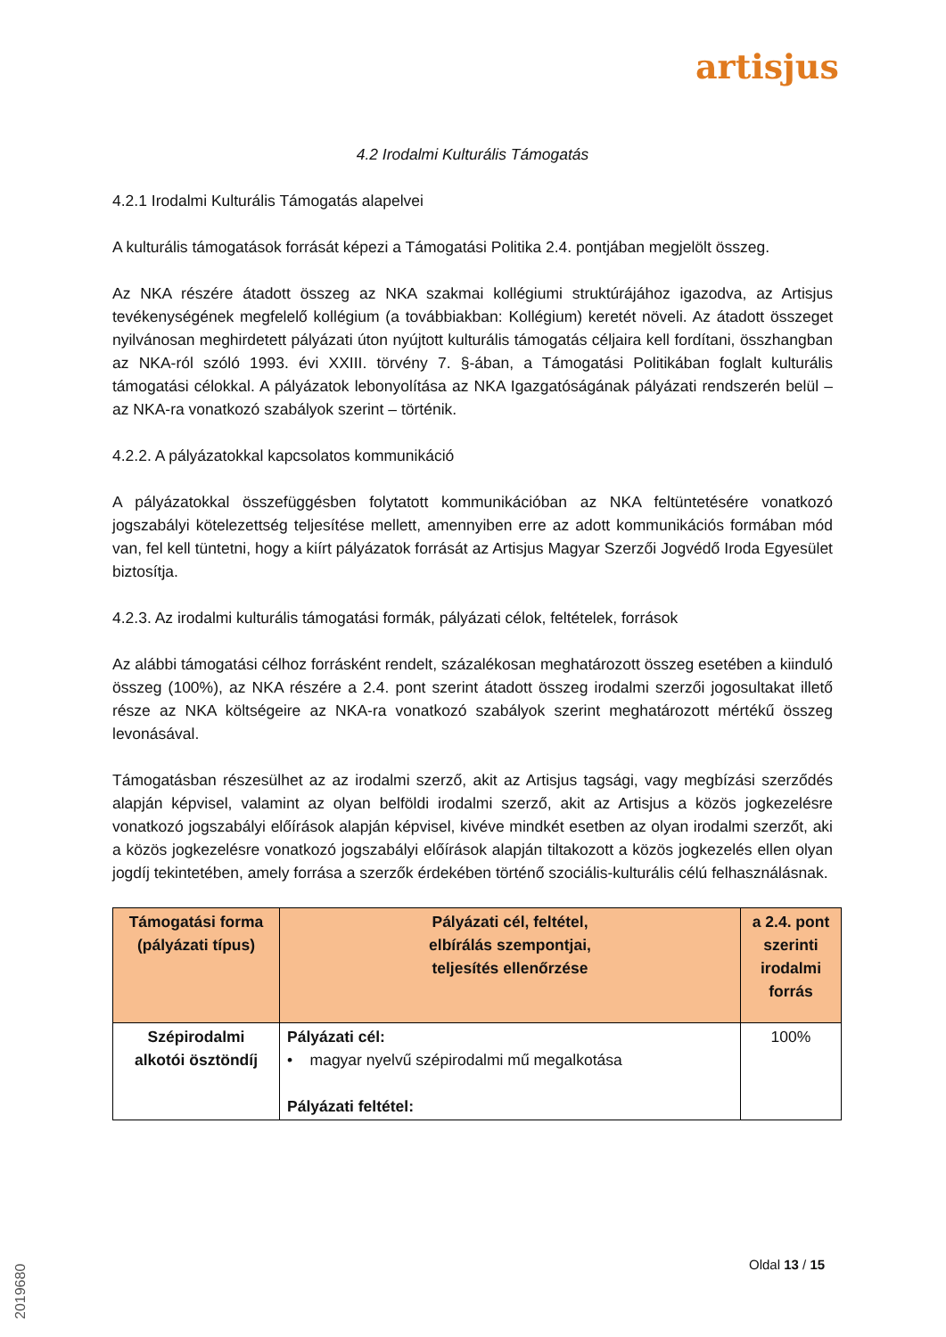artisjus
4.2 Irodalmi Kulturális Támogatás
4.2.1 Irodalmi Kulturális Támogatás alapelvei
A kulturális támogatások forrását képezi a Támogatási Politika 2.4. pontjában megjelölt összeg.
Az NKA részére átadott összeg az NKA szakmai kollégiumi struktúrájához igazodva, az Artisjus tevékenységének megfelelő kollégium (a továbbiakban: Kollégium) keretét növeli. Az átadott összeget nyilvánosan meghirdetett pályázati úton nyújtott kulturális támogatás céljaira kell fordítani, összhangban az NKA-ról szóló 1993. évi XXIII. törvény 7. §-ában, a Támogatási Politikában foglalt kulturális támogatási célokkal. A pályázatok lebonyolítása az NKA Igazgatóságának pályázati rendszerén belül – az NKA-ra vonatkozó szabályok szerint – történik.
4.2.2. A pályázatokkal kapcsolatos kommunikáció
A pályázatokkal összefüggésben folytatott kommunikációban az NKA feltüntetésére vonatkozó jogszabályi kötelezettség teljesítése mellett, amennyiben erre az adott kommunikációs formában mód van, fel kell tüntetni, hogy a kiírt pályázatok forrását az Artisjus Magyar Szerzői Jogvédő Iroda Egyesület biztosítja.
4.2.3. Az irodalmi kulturális támogatási formák, pályázati célok, feltételek, források
Az alábbi támogatási célhoz forrásként rendelt, százalékosan meghatározott összeg esetében a kiinduló összeg (100%), az NKA részére a 2.4. pont szerint átadott összeg irodalmi szerzői jogosultakat illető része az NKA költségeire az NKA-ra vonatkozó szabályok szerint meghatározott mértékű összeg levonásával.
Támogatásban részesülhet az az irodalmi szerző, akit az Artisjus tagsági, vagy megbízási szerződés alapján képvisel, valamint az olyan belföldi irodalmi szerző, akit az Artisjus a közös jogkezelésre vonatkozó jogszabályi előírások alapján képvisel, kivéve mindkét esetben az olyan irodalmi szerzőt, aki a közös jogkezelésre vonatkozó jogszabályi előírások alapján tiltakozott a közös jogkezelés ellen olyan jogdíj tekintetében, amely forrása a szerzők érdekében történő szociális-kulturális célú felhasználásnak.
| Támogatási forma (pályázati típus) | Pályázati cél, feltétel, elbírálás szempontjai, teljesítés ellenőrzése | a 2.4. pont szerinti irodalmi forrás |
| --- | --- | --- |
| Szépirodalmi alkotói ösztöndíj | Pályázati cél: • magyar nyelvű szépirodalmi mű megalkotása Pályázati feltétel: | 100% |
Oldal 13 / 15
2019680